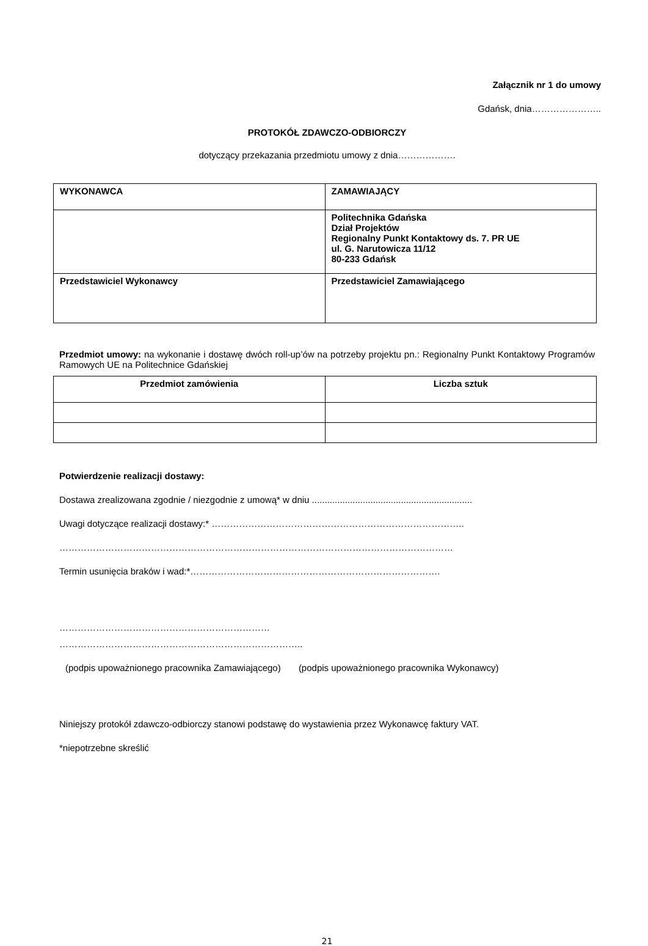Załącznik nr 1 do umowy
Gdańsk, dnia…………………..
PROTOKÓŁ ZDAWCZO-ODBIORCZY
dotyczący przekazania przedmiotu umowy z dnia……………….
| WYKONAWCA | ZAMAWIAJĄCY |
| | Politechnika Gdańska Dział Projektów Regionalny Punkt Kontaktowy ds. 7. PR UE ul. G. Narutowicza 11/12 80-233 Gdańsk |
| Przedstawiciel Wykonawcy | Przedstawiciel Zamawiającego |
Przedmiot umowy: na wykonanie i dostawę dwóch roll-up’ów na potrzeby projektu pn.: Regionalny Punkt Kontaktowy Programów Ramowych UE na Politechnice Gdańskiej
| Przedmiot zamówienia | Liczba sztuk |
| --- | --- |
Potwierdzenie realizacji dostawy:
Dostawa zrealizowana zgodnie / niezgodnie z umową* w dniu ...............................................................
Uwagi dotyczące realizacji dostawy:* ………………………………………………………………………..
…………………………………………………………………………………………………………………
Termin usunięcia braków i wad:*……………………………………………………………………….
……………………………………………………………
……………………………………………………………………..
(podpis upoważnionego pracownika Zamawiającego) (podpis upoważnionego pracownika Wykonawcy)
Niniejszy protokół zdawczo-odbiorczy stanowi podstawę do wystawienia przez Wykonawcę faktury VAT.
*niepotrzebne skreślić
21